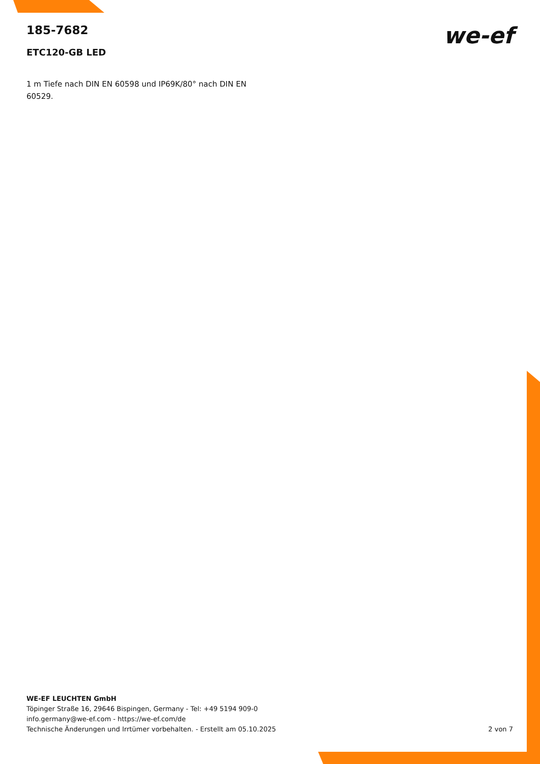we-ef
185-7682
ETC120-GB LED
1 m Tiefe nach DIN EN 60598 und IP69K/80° nach DIN EN 60529.
WE-EF LEUCHTEN GmbH
Töpinger Straße 16, 29646 Bispingen, Germany - Tel: +49 5194 909-0
info.germany@we-ef.com - https://we-ef.com/de
Technische Änderungen und Irrtümer vorbehalten. - Erstellt am 05.10.2025 2 von 7